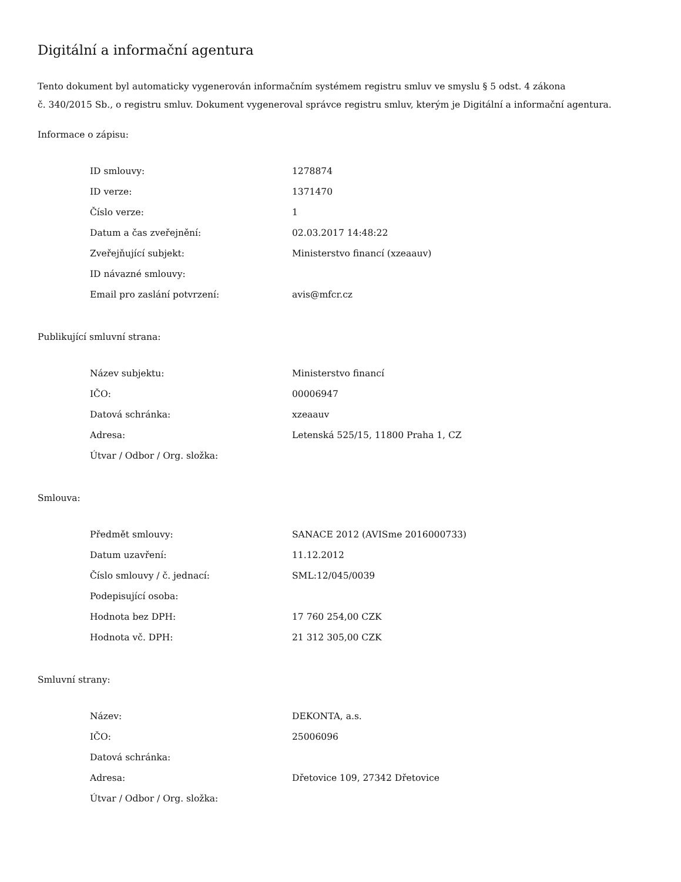Digitální a informační agentura
Tento dokument byl automaticky vygenerován informačním systémem registru smluv ve smyslu § 5 odst. 4 zákona
č. 340/2015 Sb., o registru smluv. Dokument vygeneroval správce registru smluv, kterým je Digitální a informační agentura.
Informace o zápisu:
| ID smlouvy: | 1278874 |
| ID verze: | 1371470 |
| Číslo verze: | 1 |
| Datum a čas zveřejnění: | 02.03.2017 14:48:22 |
| Zveřejňující subjekt: | Ministerstvo financí (xzeaauv) |
| ID návazné smlouvy: | |
| Email pro zaslání potvrzení: | avis@mfcr.cz |
Publikující smluvní strana:
| Název subjektu: | Ministerstvo financí |
| IČO: | 00006947 |
| Datová schránka: | xzeaauv |
| Adresa: | Letenská 525/15, 11800 Praha 1, CZ |
| Útvar / Odbor / Org. složka: | |
Smlouva:
| Předmět smlouvy: | SANACE 2012 (AVISme 2016000733) |
| Datum uzavření: | 11.12.2012 |
| Číslo smlouvy / č. jednací: | SML:12/045/0039 |
| Podepisující osoba: | |
| Hodnota bez DPH: | 17 760 254,00 CZK |
| Hodnota vč. DPH: | 21 312 305,00 CZK |
Smluvní strany:
| Název: | DEKONTA, a.s. |
| IČO: | 25006096 |
| Datová schránka: | |
| Adresa: | Dřetovice 109, 27342 Dřetovice |
| Útvar / Odbor / Org. složka: | |